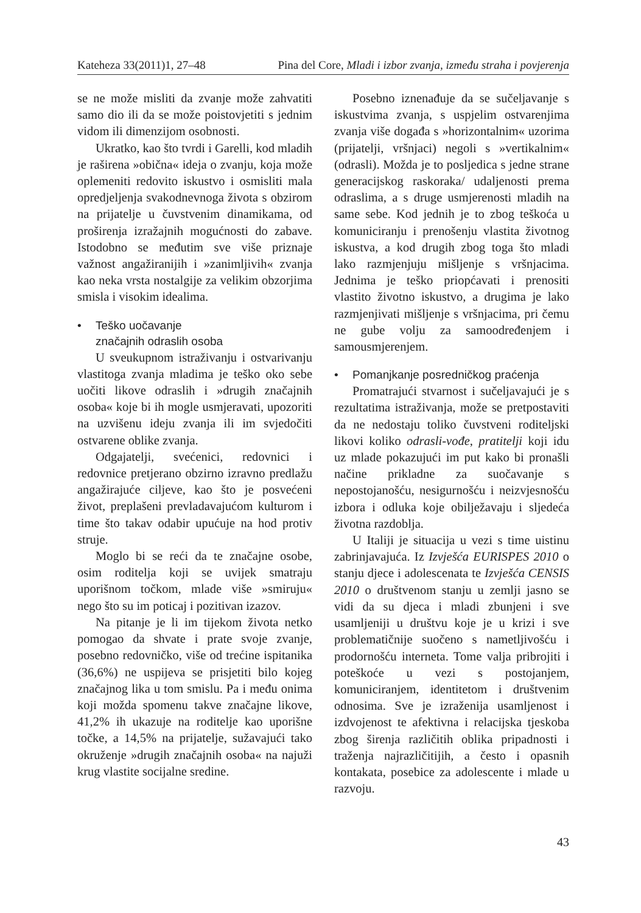Kateheza 33(2011)1, 27–48 Pina del Core, Mladi i izbor zvanja, između straha i povjerenja
se ne može misliti da zvanje može zahvatiti samo dio ili da se može poistovjetiti s jednim vidom ili dimenzijom osobnosti.
Ukratko, kao što tvrdi i Garelli, kod mladih je raširena »obična« ideja o zvanju, koja može oplemeniti redovito iskustvo i osmisliti mala opredjeljenja svakodnevnoga života s obzirom na prijatelje u čuvstvenim dinamikama, od proširenja izražajnih mogućnosti do zabave. Istodobno se međutim sve više priznaje važnost angažiranijih i »zanimljivih« zvanja kao neka vrsta nostalgije za velikim obzorjima smisla i visokim idealima.
• Teško uočavanje
značajnih odraslih osoba
U sveukupnom istraživanju i ostvarivanju vlastitoga zvanja mladima je teško oko sebe uočiti likove odraslih i »drugih značajnih osoba« koje bi ih mogle usmjeravati, upozoriti na uzvišenu ideju zvanja ili im svjedočiti ostvarene oblike zvanja.
Odgajatelji, svećenici, redovnici i redovnice pretjerano obzirno izravno predlažu angažirajuće ciljeve, kao što je posvećeni život, preplašeni prevladavajućom kulturom i time što takav odabir upućuje na hod protiv struje.
Moglo bi se reći da te značajne osobe, osim roditelja koji se uvijek smatraju uporišnom točkom, mlade više »smiruju« nego što su im poticaj i pozitivan izazov.
Na pitanje je li im tijekom života netko pomogao da shvate i prate svoje zvanje, posebno redovničko, više od trećine ispitanika (36,6%) ne uspijeva se prisjetiti bilo kojeg značajnog lika u tom smislu. Pa i među onima koji možda spomenu takve značajne likove, 41,2% ih ukazuje na roditelje kao uporišne točke, a 14,5% na prijatelje, sužavajući tako okruženje »drugih značajnih osoba« na najuži krug vlastite socijalne sredine.
Posebno iznenađuje da se sučeljavanje s iskustvima zvanja, s uspjelim ostvarenjima zvanja više događa s »horizontalnim« uzorima (prijatelji, vršnjaci) negoli s »vertikalnim« (odrasli). Možda je to posljedica s jedne strane generacijskog raskoraka/ udaljenosti prema odraslima, a s druge usmjerenosti mladih na same sebe. Kod jednih je to zbog teškoća u komuniciranju i prenošenju vlastita životnog iskustva, a kod drugih zbog toga što mladi lako razmjenjuju mišljenje s vršnjacima. Jednima je teško priopćavati i prenositi vlastito životno iskustvo, a drugima je lako razmjenjivati mišljenje s vršnjacima, pri čemu ne gube volju za samoodređenjem i samousmjerenjem.
• Pomanjkanje posredničkog praćenja
Promatrajući stvarnost i sučeljavajući je s rezultatima istraživanja, može se pretpostaviti da ne nedostaju toliko čuvstveni roditeljski likovi koliko odrasli-vođe, pratitelji koji idu uz mlade pokazujući im put kako bi pronašli načine prikladne za suočavanje s nepostojanošću, nesigurnošću i neizvjesnošću izbora i odluka koje obilježavaju i sljedeća životna razdoblja.
U Italiji je situacija u vezi s time uistinu zabrinjavajuća. Iz Izvješća EURISPES 2010 o stanju djece i adolescenata te Izvješća CENSIS 2010 o društvenom stanju u zemlji jasno se vidi da su djeca i mladi zbunjeni i sve usamljeniji u društvu koje je u krizi i sve problematičnije suočeno s nametljivošću i prodornošću interneta. Tome valja pribrojiti i poteškoće u vezi s postojanjem, komuniciranjem, identitetom i društvenim odnosima. Sve je izraženija usamljenost i izdvojenost te afektivna i relacijska tjeskoba zbog širenja različitih oblika pripadnosti i traženja najrazličitijih, a često i opasnih kontakata, posebice za adolescente i mlade u razvoju.
43